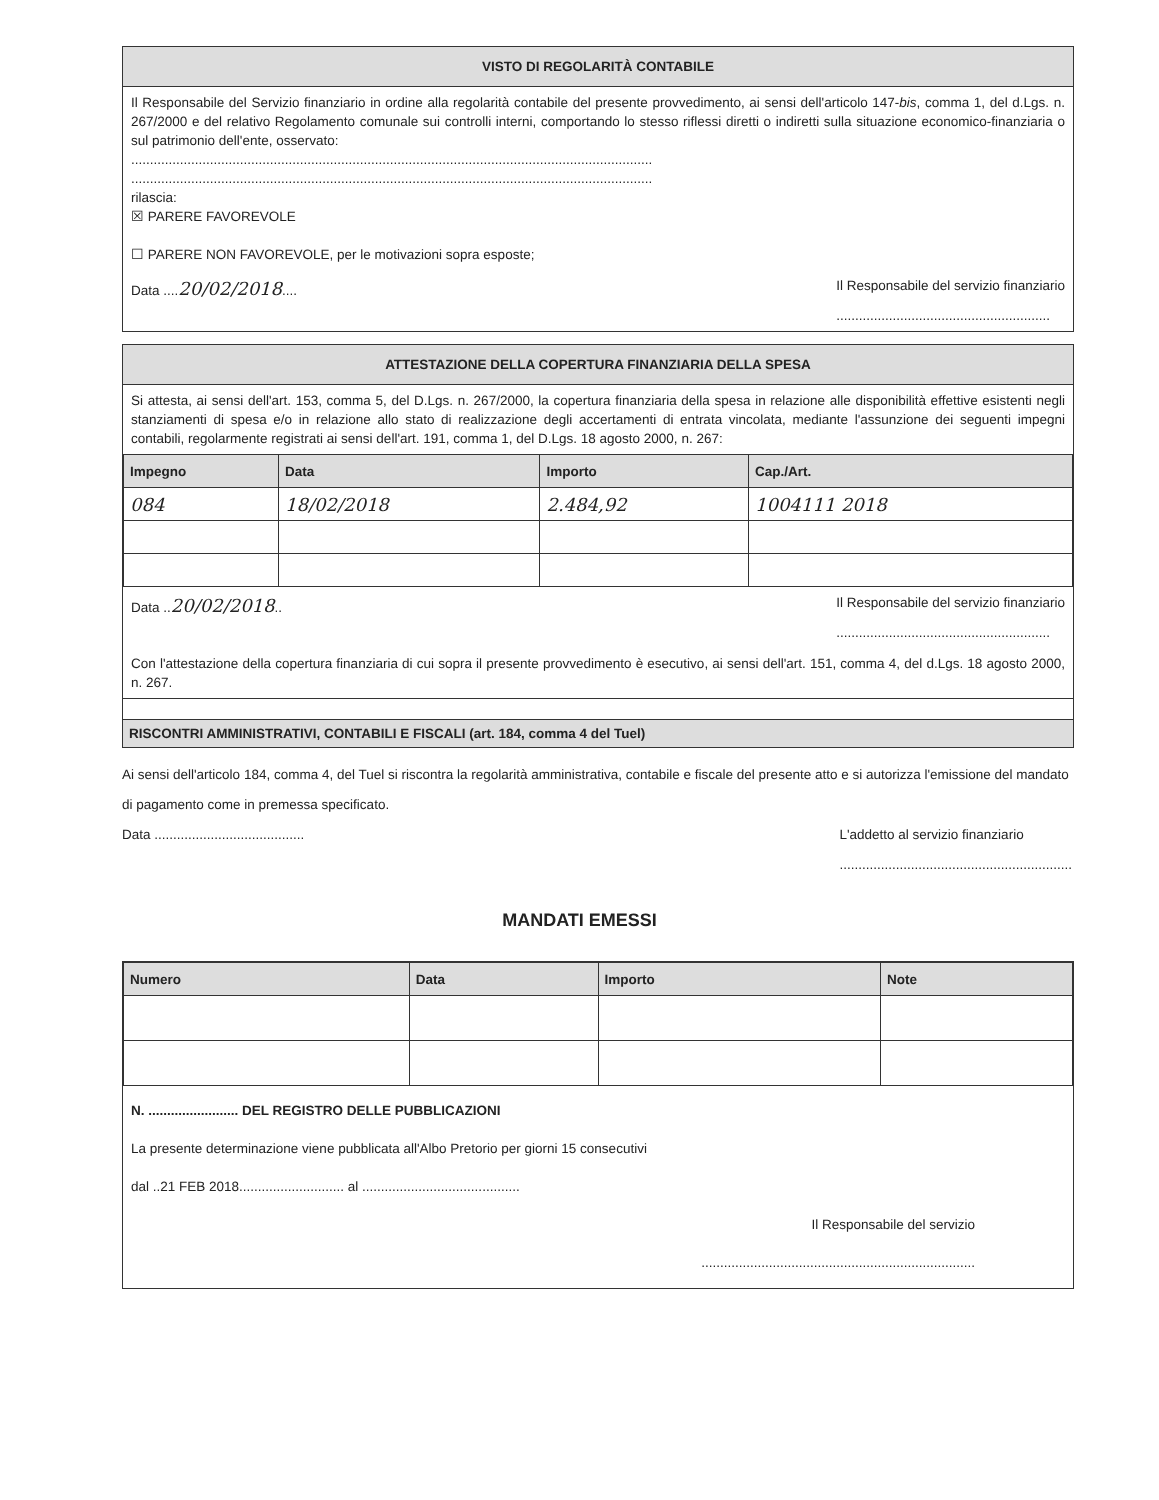VISTO DI REGOLARITÀ CONTABILE
Il Responsabile del Servizio finanziario in ordine alla regolarità contabile del presente provvedimento, ai sensi dell'articolo 147-bis, comma 1, del d.Lgs. n. 267/2000 e del relativo Regolamento comunale sui controlli interni, comportando lo stesso riflessi diretti o indiretti sulla situazione economico-finanziaria o sul patrimonio dell'ente, osservato:
...........................................................................................................................................
...........................................................................................................................................
rilascia:
☒ PARERE FAVOREVOLE
☐ PARERE NON FAVOREVOLE, per le motivazioni sopra esposte;
Data ....20/02/2018.... Il Responsabile del servizio finanziario
.........................................................
ATTESTAZIONE DELLA COPERTURA FINANZIARIA DELLA SPESA
Si attesta, ai sensi dell'art. 153, comma 5, del D.Lgs. n. 267/2000, la copertura finanziaria della spesa in relazione alle disponibilità effettive esistenti negli stanziamenti di spesa e/o in relazione allo stato di realizzazione degli accertamenti di entrata vincolata, mediante l'assunzione dei seguenti impegni contabili, regolarmente registrati ai sensi dell'art. 191, comma 1, del D.Lgs. 18 agosto 2000, n. 267:
| Impegno | Data | Importo | Cap./Art. |
| --- | --- | --- | --- |
| 084 | 18/02/2018 | 2.484,92 | 1004111 2018 |
Data ..20/02/2018.. Il Responsabile del servizio finanziario
.........................................................
Con l'attestazione della copertura finanziaria di cui sopra il presente provvedimento è esecutivo, ai sensi dell'art. 151, comma 4, del d.Lgs. 18 agosto 2000, n. 267.
RISCONTRI AMMINISTRATIVI, CONTABILI E FISCALI (art. 184, comma 4 del Tuel)
Ai sensi dell'articolo 184, comma 4, del Tuel si riscontra la regolarità amministrativa, contabile e fiscale del presente atto e si autorizza l'emissione del mandato di pagamento come in premessa specificato.
Data ........................................ L'addetto al servizio finanziario
..............................................................
MANDATI EMESSI
| Numero | Data | Importo | Note |
| --- | --- | --- | --- |
N. ........................ DEL REGISTRO DELLE PUBBLICAZIONI
La presente determinazione viene pubblicata all'Albo Pretorio per giorni 15 consecutivi
dal ..21 FEB 2018............................ al ..........................................
Il Responsabile del servizio
.........................................................................